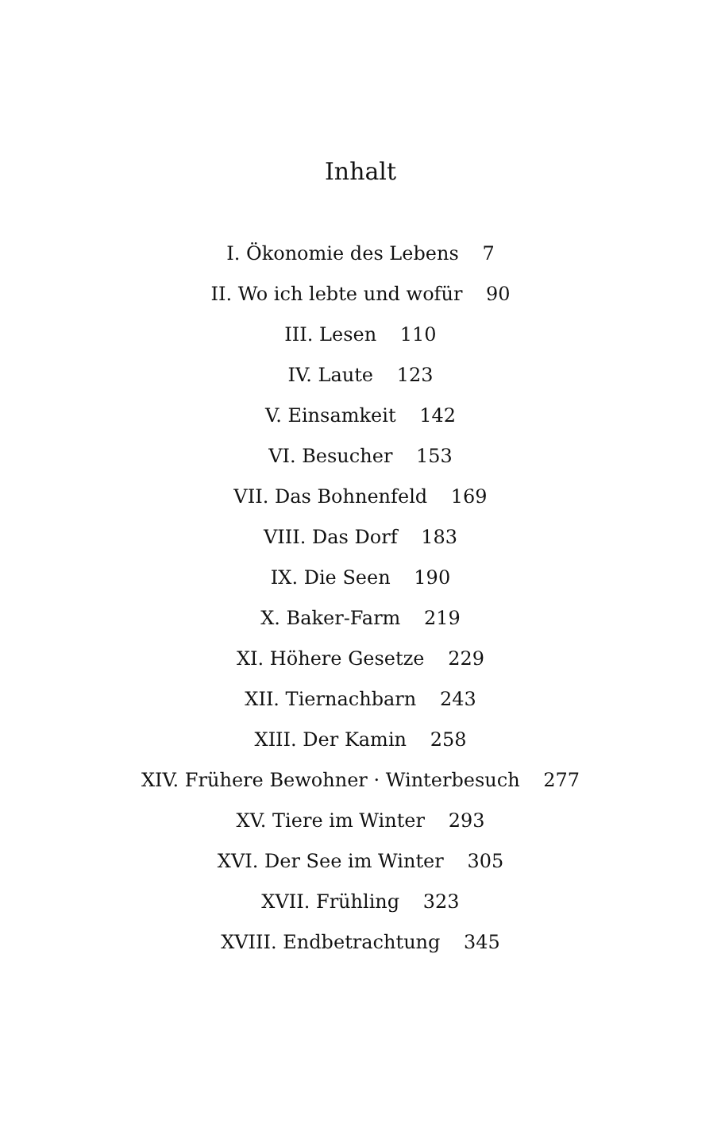Inhalt
I. Ökonomie des Lebens 7
II. Wo ich lebte und wofür 90
III. Lesen 110
IV. Laute 123
V. Einsamkeit 142
VI. Besucher 153
VII. Das Bohnenfeld 169
VIII. Das Dorf 183
IX. Die Seen 190
X. Baker-Farm 219
XI. Höhere Gesetze 229
XII. Tiernachbarn 243
XIII. Der Kamin 258
XIV. Frühere Bewohner · Winterbesuch 277
XV. Tiere im Winter 293
XVI. Der See im Winter 305
XVII. Frühling 323
XVIII. Endbetrachtung 345